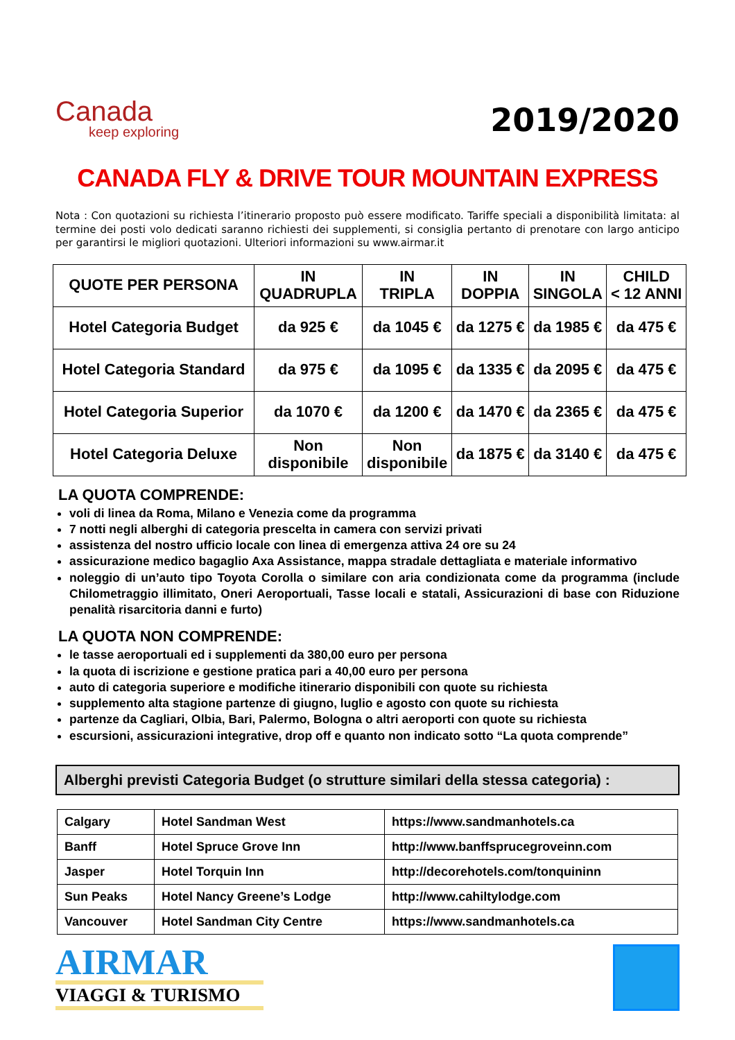Canada
keep exploring
2019/2020
CANADA FLY & DRIVE TOUR MOUNTAIN EXPRESS
Nota : Con quotazioni su richiesta l’itinerario proposto può essere modificato. Tariffe speciali a disponibilità limitata: al termine dei posti volo dedicati saranno richiesti dei supplementi, si consiglia pertanto di prenotare con largo anticipo per garantirsi le migliori quotazioni. Ulteriori informazioni su www.airmar.it
| QUOTE PER PERSONA | IN QUADRUPLA | IN TRIPLA | IN DOPPIA | IN SINGOLA | CHILD < 12 ANNI |
| --- | --- | --- | --- | --- | --- |
| Hotel Categoria Budget | da 925 € | da 1045 € | da 1275 € | da 1985 € | da 475 € |
| Hotel Categoria Standard | da 975 € | da 1095 € | da 1335 € | da 2095 € | da 475 € |
| Hotel Categoria Superior | da 1070 € | da 1200 € | da 1470 € | da 2365 € | da 475 € |
| Hotel Categoria Deluxe | Non disponibile | Non disponibile | da 1875 € | da 3140 € | da 475 € |
LA QUOTA COMPRENDE:
voli di linea da Roma, Milano e Venezia come da programma
7 notti negli alberghi di categoria prescelta in camera con servizi privati
assistenza del nostro ufficio locale con linea di emergenza attiva 24 ore su 24
assicurazione medico bagaglio Axa Assistance, mappa stradale dettagliata e materiale informativo
noleggio di un’auto tipo Toyota Corolla o similare con aria condizionata come da programma (include Chilometraggio illimitato, Oneri Aeroportuali, Tasse locali e statali, Assicurazioni di base con Riduzione penalità risarcitoria danni e furto)
LA QUOTA NON COMPRENDE:
le tasse aeroportuali ed i supplementi da 380,00 euro per persona
la quota di iscrizione e gestione pratica pari a 40,00 euro per persona
auto di categoria superiore e modifiche itinerario disponibili con quote su richiesta
supplemento alta stagione partenze di giugno, luglio e agosto con quote su richiesta
partenze da Cagliari, Olbia, Bari, Palermo, Bologna o altri aeroporti con quote su richiesta
escursioni, assicurazioni integrative, drop off e quanto non indicato sotto “La quota comprende”
Alberghi previsti Categoria Budget (o strutture similari della stessa categoria) :
| Calgary | Hotel Sandman West | https://www.sandmanhotels.ca |
| Banff | Hotel Spruce Grove Inn | http://www.banffsprucegroveinn.com |
| Jasper | Hotel Torquin Inn | http://decorehotels.com/tonquininn |
| Sun Peaks | Hotel Nancy Greene’s Lodge | http://www.cahiltylodge.com |
| Vancouver | Hotel Sandman City Centre | https://www.sandmanhotels.ca |
AIRMAR
VIAGGI & TURISMO